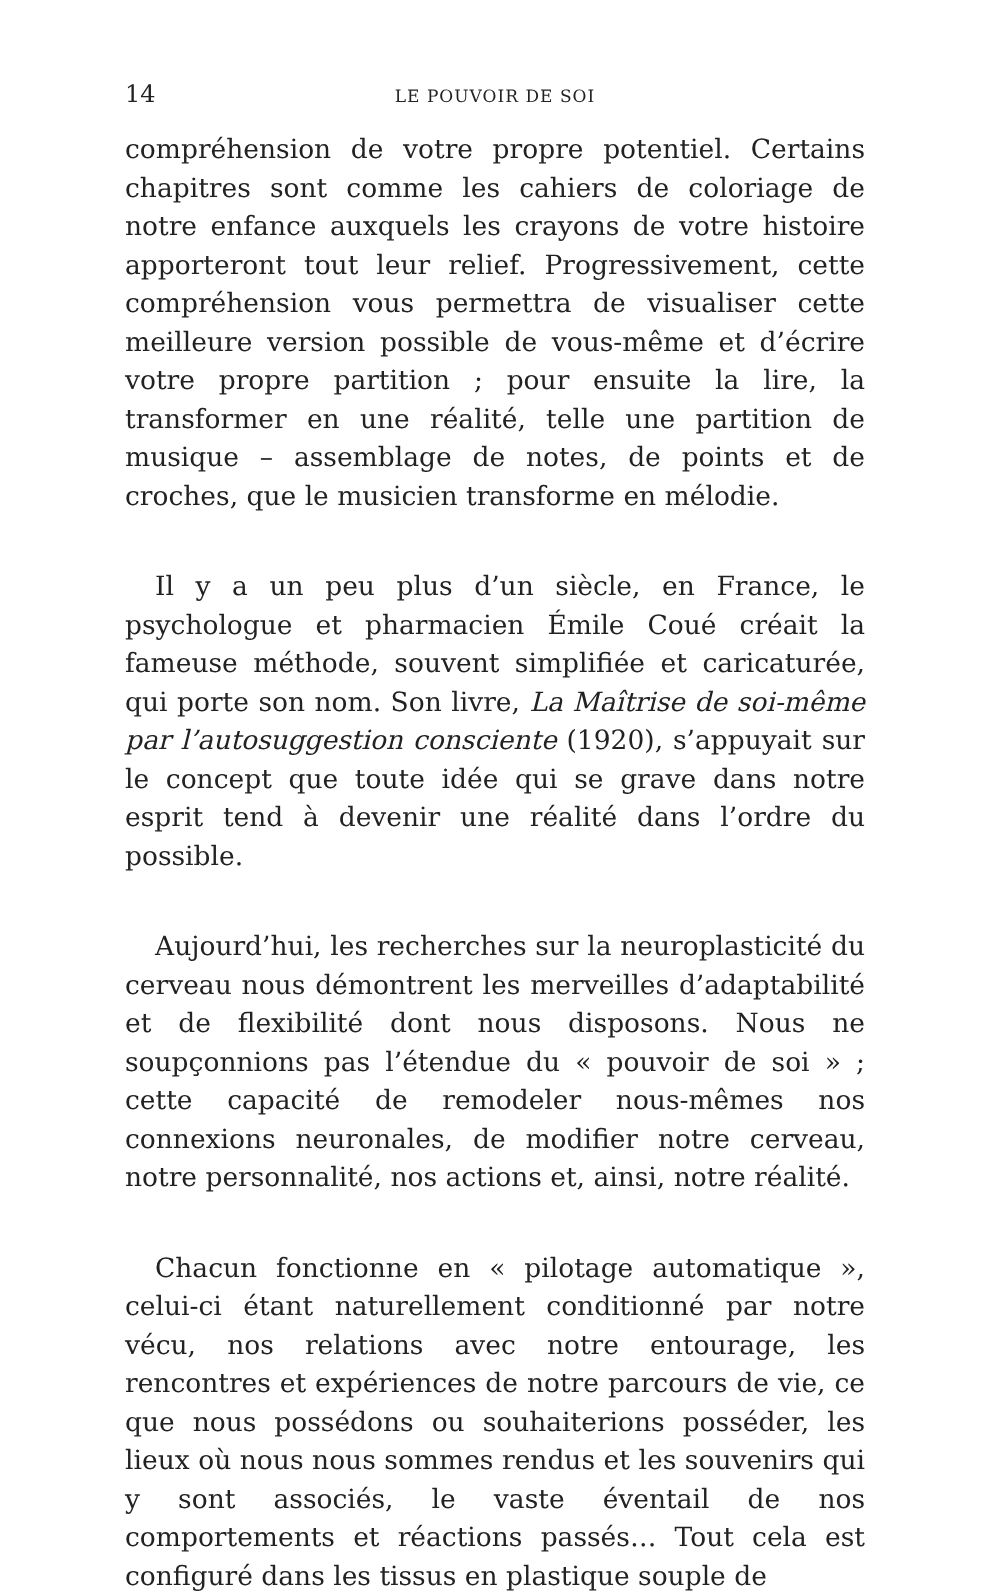14 LE POUVOIR DE SOI
compréhension de votre propre potentiel. Certains chapitres sont comme les cahiers de coloriage de notre enfance auxquels les crayons de votre histoire apporteront tout leur relief. Progressivement, cette compréhension vous permettra de visualiser cette meilleure version possible de vous-même et d’écrire votre propre partition ; pour ensuite la lire, la transformer en une réalité, telle une partition de musique – assemblage de notes, de points et de croches, que le musicien transforme en mélodie.
Il y a un peu plus d’un siècle, en France, le psychologue et pharmacien Émile Coué créait la fameuse méthode, souvent simplifiée et caricaturée, qui porte son nom. Son livre, La Maîtrise de soi-même par l’autosuggestion consciente (1920), s’appuyait sur le concept que toute idée qui se grave dans notre esprit tend à devenir une réalité dans l’ordre du possible.
Aujourd’hui, les recherches sur la neuroplasticité du cerveau nous démontrent les merveilles d’adaptabilité et de flexibilité dont nous disposons. Nous ne soupçonnions pas l’étendue du « pouvoir de soi » ; cette capacité de remodeler nous-mêmes nos connexions neuronales, de modifier notre cerveau, notre personnalité, nos actions et, ainsi, notre réalité.
Chacun fonctionne en « pilotage automatique », celui-ci étant naturellement conditionné par notre vécu, nos relations avec notre entourage, les rencontres et expériences de notre parcours de vie, ce que nous possédons ou souhaiterions posséder, les lieux où nous nous sommes rendus et les souvenirs qui y sont associés, le vaste éventail de nos comportements et réactions passés… Tout cela est configuré dans les tissus en plastique souple de